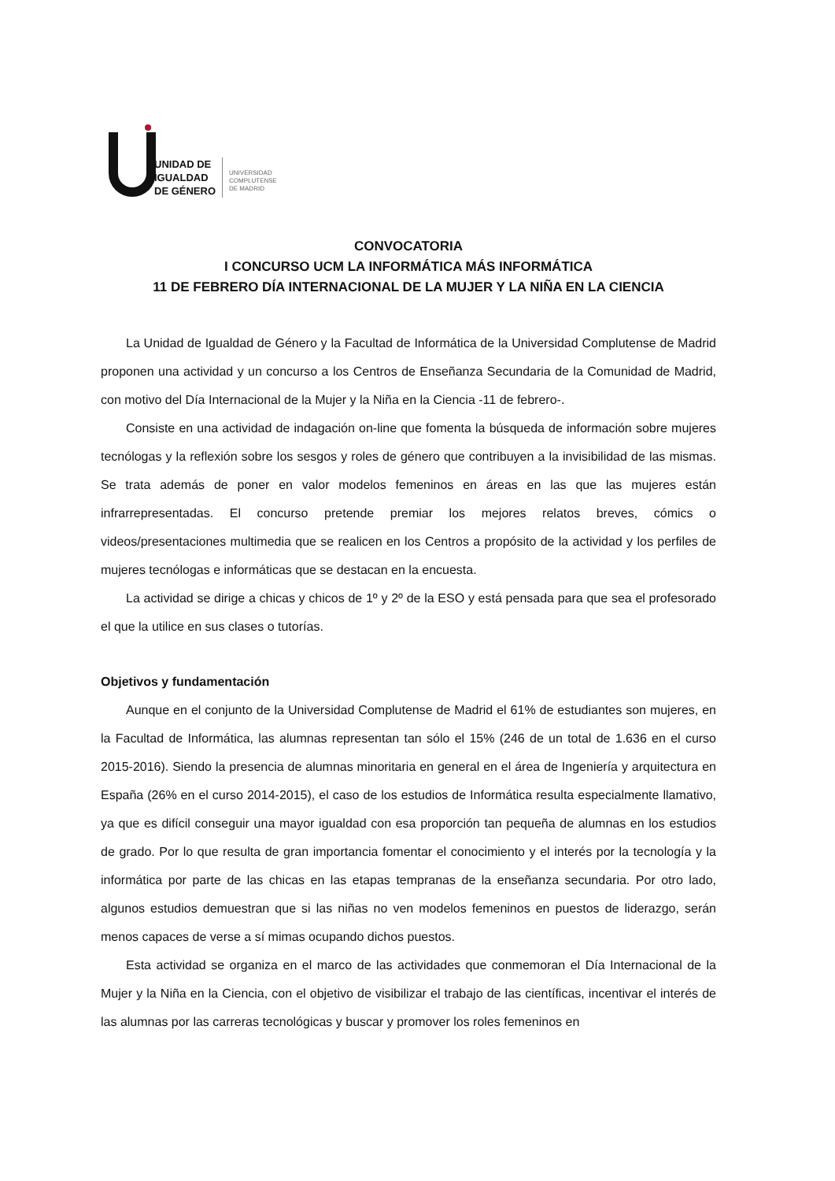UNIDAD DE
IGUALDAD
DE GÉNERO
UNIVERSIDAD
COMPLUTENSE
DE MADRID
CONVOCATORIA
I CONCURSO UCM LA INFORMÁTICA MÁS INFORMÁTICA
11 DE FEBRERO DÍA INTERNACIONAL DE LA MUJER Y LA NIÑA EN LA CIENCIA
La Unidad de Igualdad de Género y la Facultad de Informática de la Universidad Complutense de Madrid proponen una actividad y un concurso a los Centros de Enseñanza Secundaria de la Comunidad de Madrid, con motivo del Día Internacional de la Mujer y la Niña en la Ciencia -11 de febrero-.
Consiste en una actividad de indagación on-line que fomenta la búsqueda de información sobre mujeres tecnólogas y la reflexión sobre los sesgos y roles de género que contribuyen a la invisibilidad de las mismas. Se trata además de poner en valor modelos femeninos en áreas en las que las mujeres están infrarrepresentadas. El concurso pretende premiar los mejores relatos breves, cómics o videos/presentaciones multimedia que se realicen en los Centros a propósito de la actividad y los perfiles de mujeres tecnólogas e informáticas que se destacan en la encuesta.
La actividad se dirige a chicas y chicos de 1º y 2º de la ESO y está pensada para que sea el profesorado el que la utilice en sus clases o tutorías.
Objetivos y fundamentación
Aunque en el conjunto de la Universidad Complutense de Madrid el 61% de estudiantes son mujeres, en la Facultad de Informática, las alumnas representan tan sólo el 15% (246 de un total de 1.636 en el curso 2015-2016). Siendo la presencia de alumnas minoritaria en general en el área de Ingeniería y arquitectura en España (26% en el curso 2014-2015), el caso de los estudios de Informática resulta especialmente llamativo, ya que es difícil conseguir una mayor igualdad con esa proporción tan pequeña de alumnas en los estudios de grado. Por lo que resulta de gran importancia fomentar el conocimiento y el interés por la tecnología y la informática por parte de las chicas en las etapas tempranas de la enseñanza secundaria. Por otro lado, algunos estudios demuestran que si las niñas no ven modelos femeninos en puestos de liderazgo, serán menos capaces de verse a sí mimas ocupando dichos puestos.
Esta actividad se organiza en el marco de las actividades que conmemoran el Día Internacional de la Mujer y la Niña en la Ciencia, con el objetivo de visibilizar el trabajo de las científicas, incentivar el interés de las alumnas por las carreras tecnológicas y buscar y promover los roles femeninos en